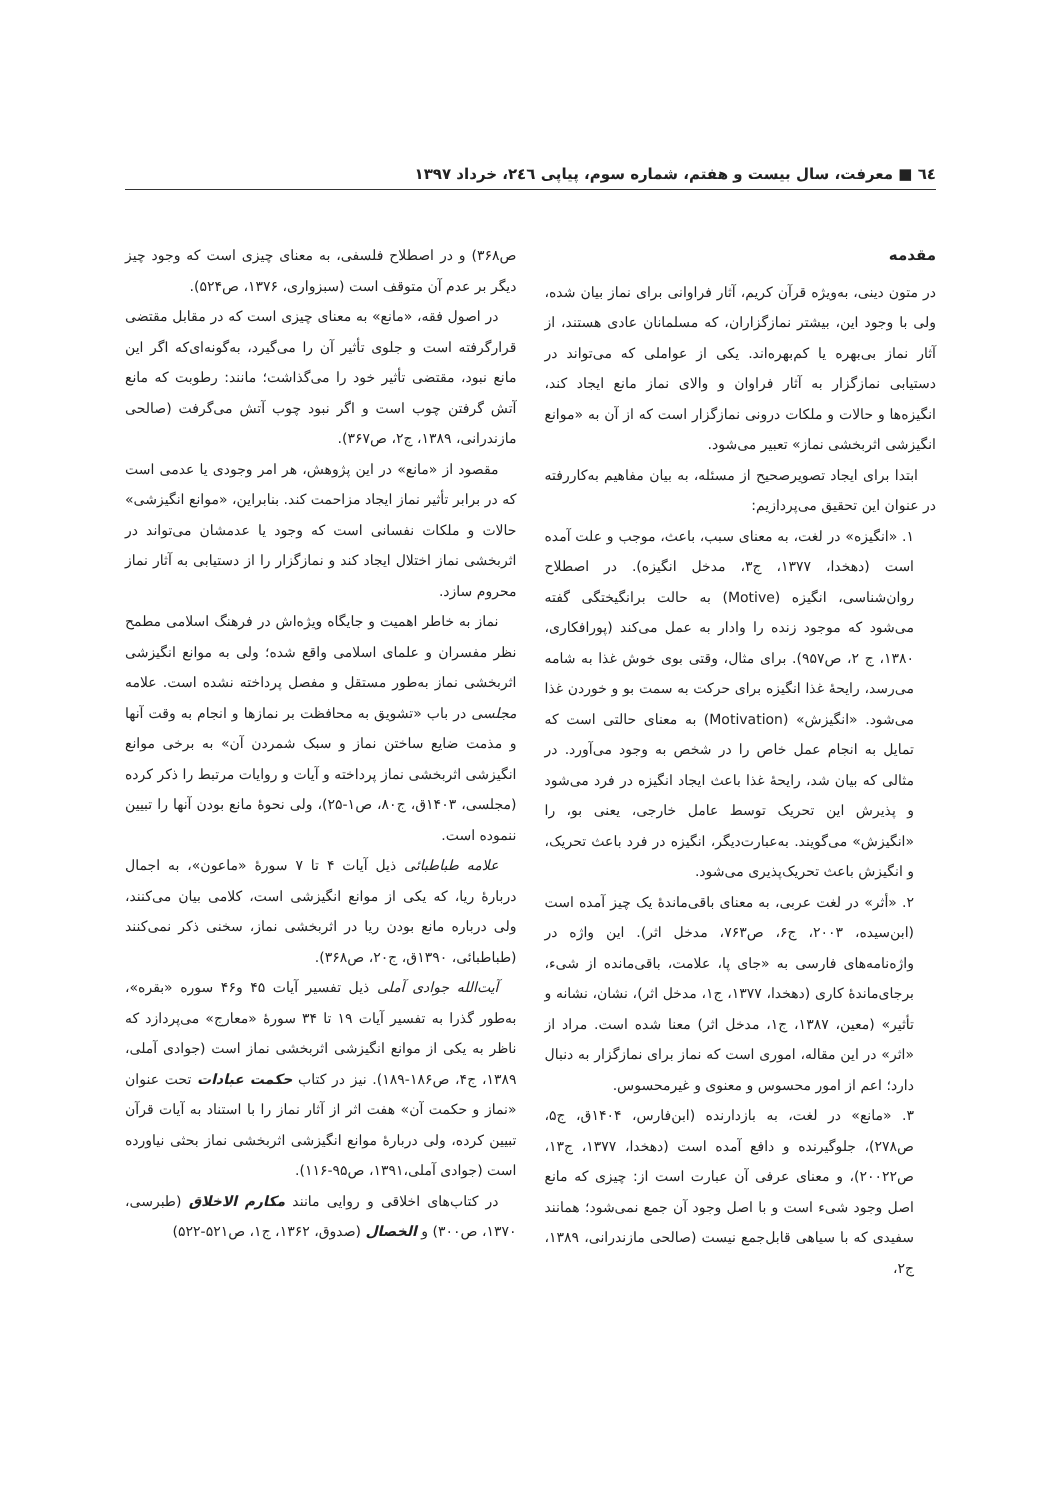٦٤ ■ معرفت، سال بیست و هفتم، شماره سوم، پیاپی ۲٤٦، خرداد ۱۳۹۷
مقدمه
در متون دینی، به‌ویژه قرآن کریم، آثار فراوانی برای نماز بیان شده، ولی با وجود این، بیشتر نمازگزاران، که مسلمانان عادی هستند، از آثار نماز بی‌بهره یا کم‌بهره‌اند. یکی از عواملی که می‌تواند در دستیابی نمازگزار به آثار فراوان و والای نماز مانع ایجاد کند، انگیزه‌ها و حالات و ملکات درونی نمازگزار است که از آن به «موانع انگیزشی اثربخشی نماز» تعبیر می‌شود.
ابتدا برای ایجاد تصویرصحیح از مسئله، به بیان مفاهیم به‌کاررفته در عنوان این تحقیق می‌پردازیم:
۱. «انگیزه» در لغت، به معنای سبب، باعث، موجب و علت آمده است (دهخدا، ۱۳۷۷، ج۳، مدخل انگیزه). در اصطلاح روان‌شناسی، انگیزه (Motive) به حالت برانگیختگی گفته می‌شود که موجود زنده را وادار به عمل می‌کند (پورافکاری، ۱۳۸۰، ج ۲، ص۹۵۷). برای مثال، وقتی بوی خوش غذا به شامه می‌رسد، رایحهٔ غذا انگیزه برای حرکت به سمت بو و خوردن غذا می‌شود. «انگیزش» (Motivation) به معنای حالتی است که تمایل به انجام عمل خاص را در شخص به وجود می‌آورد. در مثالی که بیان شد، رایحهٔ غذا باعث ایجاد انگیزه در فرد می‌شود و پذیرش این تحریک توسط عامل خارجی، یعنی بو، را «انگیزش» می‌گویند. به‌عبارت‌دیگر، انگیزه در فرد باعث تحریک، و انگیزش باعث تحریک‌پذیری می‌شود.
۲. «أثر» در لغت عربی، به معنای باقی‌ماندهٔ یک چیز آمده است (ابن‌سیده، ۲۰۰۳، ج۶، ص۷۶۳، مدخل اثر). این واژه در واژه‌نامه‌های فارسی به «جای پا، علامت، باقی‌مانده از شیء، برجای‌ماندهٔ کاری (دهخدا، ۱۳۷۷، ج۱، مدخل اثر)، نشان، نشانه و تأثیر» (معین، ۱۳۸۷، ج۱، مدخل اثر) معنا شده است. مراد از «اثر» در این مقاله، اموری است که نماز برای نمازگزار به دنبال دارد؛ اعم از امور محسوس و معنوی و غیرمحسوس.
۳. «مانع» در لغت، به بازدارنده (ابن‌فارس، ۱۴۰۴ق، ج۵، ص۲۷۸)، جلوگیرنده و دافع آمده است (دهخدا، ۱۳۷۷، ج۱۳، ص۲۰۰۲۲)، و معنای عرفی آن عبارت است از: چیزی که مانع اصل وجود شیء است و با اصل وجود آن جمع نمی‌شود؛ همانند سفیدی که با سیاهی قابل‌جمع نیست (صالحی مازندرانی، ۱۳۸۹، ج۲،
ص۳۶۸) و در اصطلاح فلسفی، به معنای چیزی است که وجود چیز دیگر بر عدم آن متوقف است (سبزواری، ۱۳۷۶، ص۵۲۴).
در اصول فقه، «مانع» به معنای چیزی است که در مقابل مقتضی قرارگرفته است و جلوی تأثیر آن را می‌گیرد، به‌گونه‌ای‌که اگر این مانع نبود، مقتضی تأثیر خود را می‌گذاشت؛ مانند: رطوبت که مانع آتش گرفتن چوب است و اگر نبود چوب آتش می‌گرفت (صالحی مازندرانی، ۱۳۸۹، ج۲، ص۳۶۷).
مقصود از «مانع» در این پژوهش، هر امر وجودی یا عدمی است که در برابر تأثیر نماز ایجاد مزاحمت کند. بنابراین، «موانع انگیزشی» حالات و ملکات نفسانی است که وجود یا عدمشان می‌تواند در اثربخشی نماز اختلال ایجاد کند و نمازگزار را از دستیابی به آثار نماز محروم سازد.
نماز به خاطر اهمیت و جایگاه ویژه‌اش در فرهنگ اسلامی مطمح نظر مفسران و علمای اسلامی واقع شده؛ ولی به موانع انگیزشی اثربخشی نماز به‌طور مستقل و مفصل پرداخته نشده است. علامه مجلسی در باب «تشویق به محافظت بر نمازها و انجام به وقت آنها و مذمت ضایع ساختن نماز و سبک شمردن آن» به برخی موانع انگیزشی اثربخشی نماز پرداخته و آیات و روایات مرتبط را ذکر کرده (مجلسی، ۱۴۰۳ق، ج۸۰، ص۱-۲۵)، ولی نحوهٔ مانع بودن آنها را تبیین ننموده است.
علامه طباطبائی ذیل آیات ۴ تا ۷ سورهٔ «ماعون»، به اجمال دربارهٔ ریا، که یکی از موانع انگیزشی است، کلامی بیان می‌کنند، ولی درباره مانع بودن ریا در اثربخشی نماز، سخنی ذکر نمی‌کنند (طباطبائی، ۱۳۹۰ق، ج۲۰، ص۳۶۸).
آیت‌الله جوادی آملی ذیل تفسیر آیات ۴۵ و۴۶ سوره «بقره»، به‌طور گذرا به تفسیر آیات ۱۹ تا ۳۴ سورهٔ «معارج» می‌پردازد که ناظر به یکی از موانع انگیزشی اثربخشی نماز است (جوادی آملی، ۱۳۸۹، ج۴، ص۱۸۶-۱۸۹). نیز در کتاب حکمت عبادات تحت عنوان «نماز و حکمت آن» هفت اثر از آثار نماز را با استناد به آیات قرآن تبیین کرده، ولی دربارهٔ موانع انگیزشی اثربخشی نماز بحثی نیاورده است (جوادی آملی،۱۳۹۱، ص۹۵-۱۱۶).
در کتاب‌های اخلاقی و روایی مانند مکارم الاخلاق (طبرسی، ۱۳۷۰، ص۳۰۰) و الخصال (صدوق، ۱۳۶۲، ج۱، ص۵۲۱-۵۲۲)